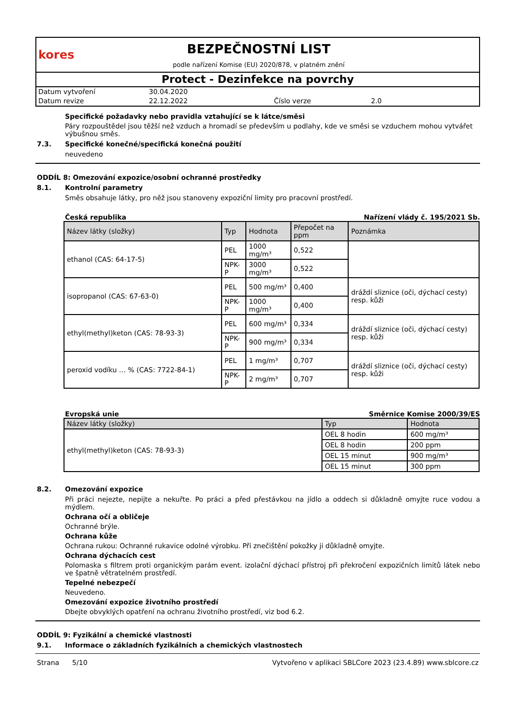kores
BEZPEČNOSTNÍ LIST
podle nařízení Komise (EU) 2020/878, v platném znění
Protect - Dezinfekce na povrchy
Datum vytvoření 30.04.2020 Datum revize 22.12.2022 Číslo verze 2.0
Specifické požadavky nebo pravidla vztahující se k látce/směsi
Páry rozpouštědel jsou těžší než vzduch a hromadí se především u podlahy, kde ve směsi se vzduchem mohou vytvářet výbušnou směs.
7.3. Specifické konečné/specifická konečná použití
neuvedeno
ODDÍL 8: Omezování expozice/osobní ochranné prostředky
8.1. Kontrolní parametry
Směs obsahuje látky, pro něž jsou stanoveny expoziční limity pro pracovní prostředí.
Česká republika Nařízení vlády č. 195/2021 Sb.
| Název látky (složky) | Typ | Hodnota | Přepočet na ppm | Poznámka |
| --- | --- | --- | --- | --- |
| ethanol (CAS: 64-17-5) | PEL | 1000 mg/m³ | 0,522 | |
| | NPK-P | 3000 mg/m³ | 0,522 | |
| isopropanol (CAS: 67-63-0) | PEL | 500 mg/m³ | 0,400 | dráždí sliznice (oči, dýchací cesty) resp. kůži |
| | NPK-P | 1000 mg/m³ | 0,400 | |
| ethyl(methyl)keton (CAS: 78-93-3) | PEL | 600 mg/m³ | 0,334 | dráždí sliznice (oči, dýchací cesty) resp. kůži |
| | NPK-P | 900 mg/m³ | 0,334 | |
| peroxid vodíku … % (CAS: 7722-84-1) | PEL | 1 mg/m³ | 0,707 | dráždí sliznice (oči, dýchací cesty) resp. kůži |
| | NPK-P | 2 mg/m³ | 0,707 | |
Evropská unie Směrnice Komise 2000/39/ES
| Název látky (složky) | Typ | Hodnota |
| --- | --- | --- |
| ethyl(methyl)keton (CAS: 78-93-3) | OEL 8 hodin | 600 mg/m³ |
| | OEL 8 hodin | 200 ppm |
| | OEL 15 minut | 900 mg/m³ |
| | OEL 15 minut | 300 ppm |
8.2. Omezování expozice
Při práci nejezte, nepijte a nekuřte. Po práci a před přestávkou na jídlo a oddech si důkladně omyjte ruce vodou a mýdlem.
Ochrana očí a obličeje
Ochranné brýle.
Ochrana kůže
Ochrana rukou: Ochranné rukavice odolné výrobku. Při znečištění pokožky ji důkladně omyjte.
Ochrana dýchacích cest
Polomaska s filtrem proti organickým parám event. izolační dýchací přístroj při překročení expozičních limitů látek nebo ve špatně větratelném prostředí.
Tepelné nebezpečí
Neuvedeno.
Omezování expozice životního prostředí
Dbejte obvyklých opatření na ochranu životního prostředí, viz bod 6.2.
ODDÍL 9: Fyzikální a chemické vlastnosti
9.1. Informace o základních fyzikálních a chemických vlastnostech
Strana 5/10 Vytvořeno v aplikaci SBLCore 2023 (23.4.89) www.sblcore.cz